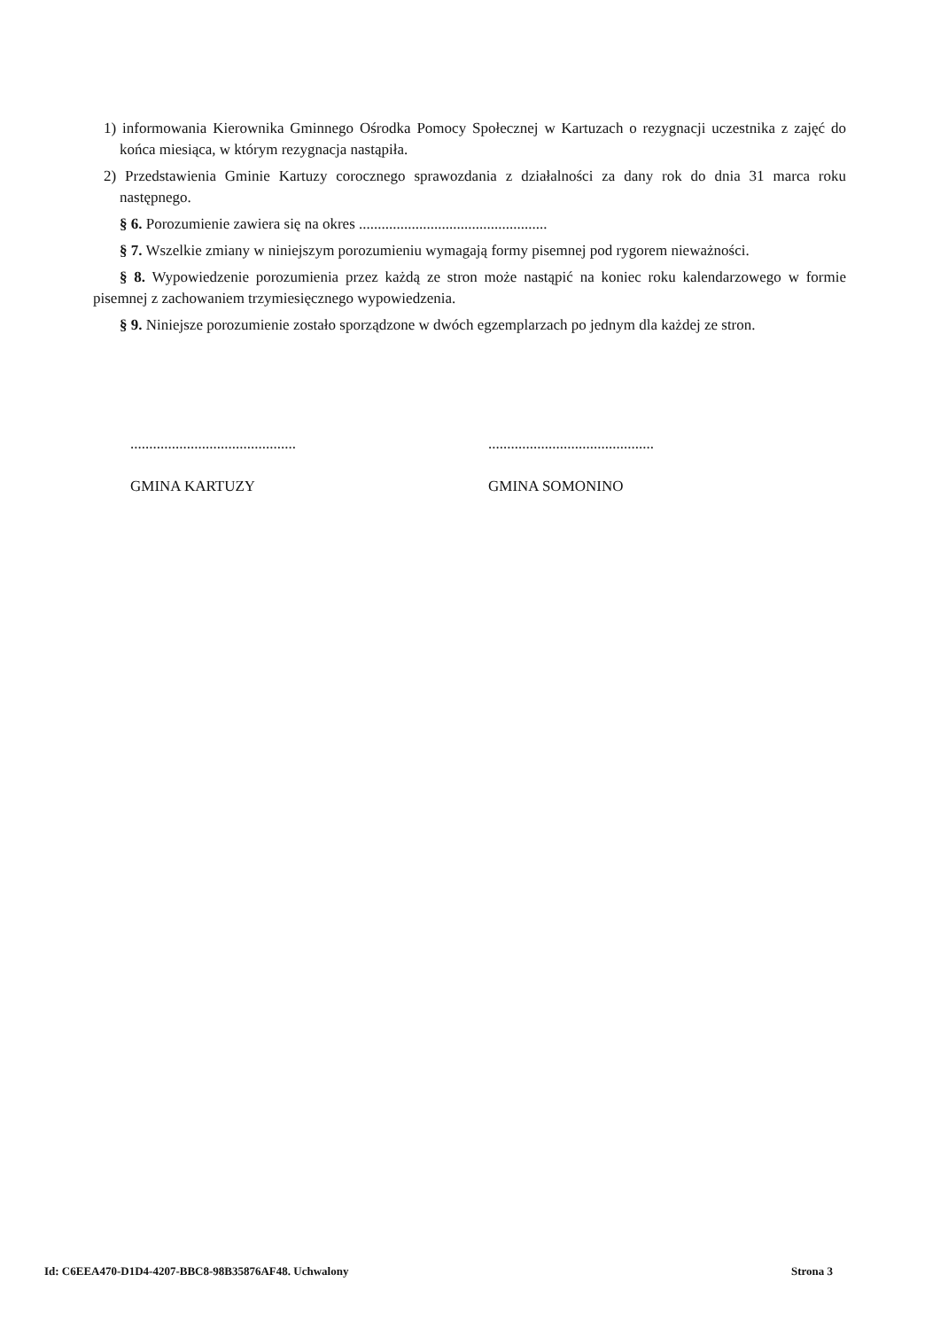1) informowania Kierownika Gminnego Ośrodka Pomocy Społecznej w Kartuzach o rezygnacji uczestnika z zajęć do końca miesiąca, w którym rezygnacja nastąpiła.
2) Przedstawienia Gminie Kartuzy corocznego sprawozdania z działalności za dany rok do dnia 31 marca roku następnego.
§ 6. Porozumienie zawiera się na okres ..................................................
§ 7. Wszelkie zmiany w niniejszym porozumieniu wymagają formy pisemnej pod rygorem nieważności.
§ 8. Wypowiedzenie porozumienia przez każdą ze stron może nastąpić na koniec roku kalendarzowego w formie pisemnej z zachowaniem trzymiesięcznego wypowiedzenia.
§ 9. Niniejsze porozumienie zostało sporządzone w dwóch egzemplarzach po jednym dla każdej ze stron.
............................................
GMINA KARTUZY
............................................
GMINA SOMONINO
Id: C6EEA470-D1D4-4207-BBC8-98B35876AF48. Uchwalony Strona 3